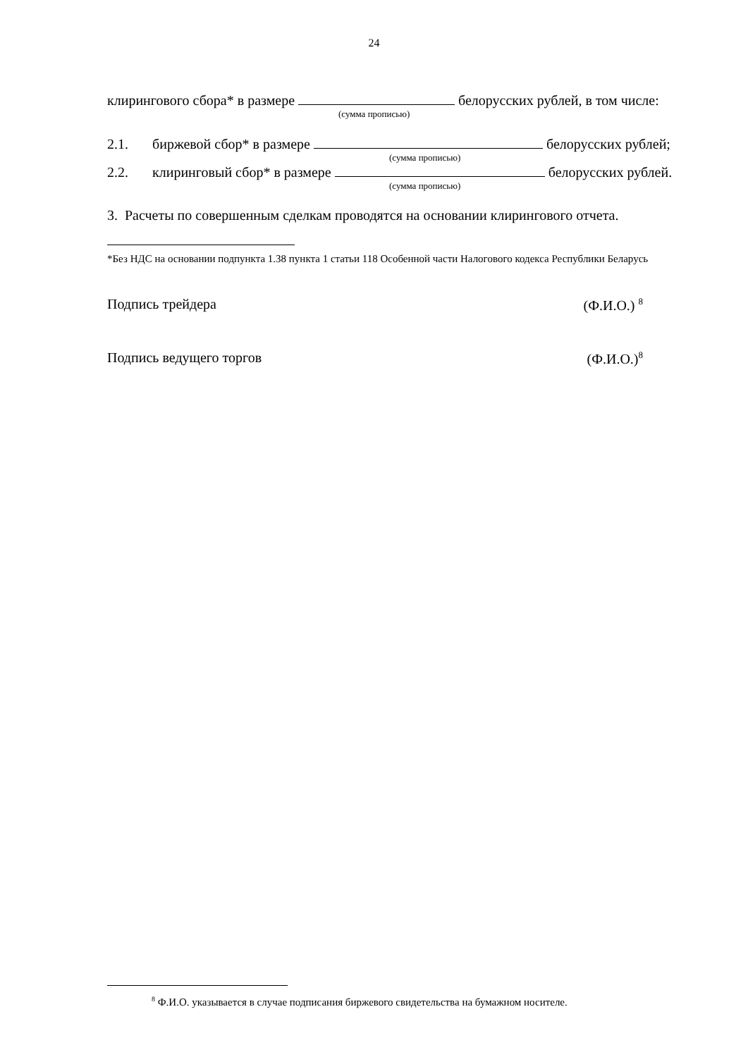24
клирингового сбора* в размере белорусских рублей, в том числе:
(сумма прописью)
2.1. биржевой сбор* в размере белорусских рублей;
(сумма прописью)
2.2. клиринговый сбор* в размере белорусских рублей.
(сумма прописью)
3. Расчеты по совершенным сделкам проводятся на основании клирингового отчета.
*Без НДС на основании подпункта 1.38 пункта 1 статьи 118 Особенной части Налогового кодекса Республики Беларусь
Подпись трейдера (Ф.И.О.) <sup>8</sup>
Подпись ведущего торгов (Ф.И.О.)<sup>8</sup>
<sup>8</sup> Ф.И.О. указывается в случае подписания биржевого свидетельства на бумажном носителе.